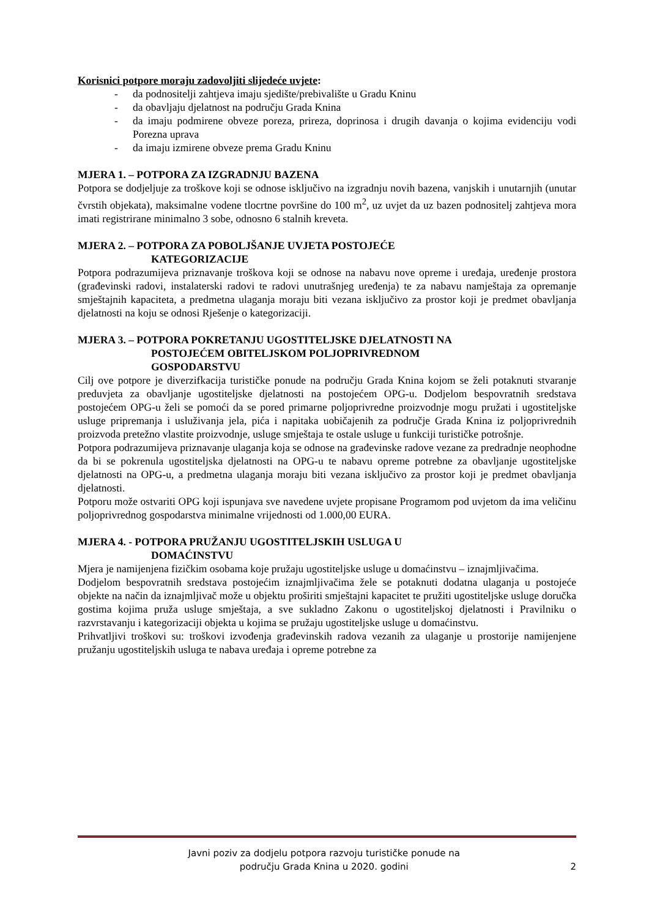Korisnici potpore moraju zadovoljiti slijedeće uvjete:
- da podnositelji zahtjeva imaju sjedište/prebivalište u Gradu Kninu
- da obavljaju djelatnost na području Grada Knina
- da imaju podmirene obveze poreza, prireza, doprinosa i drugih davanja o kojima evidenciju vodi Porezna uprava
- da imaju izmirene obveze prema Gradu Kninu
MJERA 1. – POTPORA ZA IZGRADNJU BAZENA
Potpora se dodjeljuje za troškove koji se odnose isključivo na izgradnju novih bazena, vanjskih i unutarnjih (unutar čvrstih objekata), maksimalne vodene tlocrtne površine do 100 m<sup>2</sup>, uz uvjet da uz bazen podnositelj zahtjeva mora imati registrirane minimalno 3 sobe, odnosno 6 stalnih kreveta.
MJERA 2. – POTPORA ZA POBOLJŠANJE UVJETA POSTOJEĆE
KATEGORIZACIJE
Potpora podrazumijeva priznavanje troškova koji se odnose na nabavu nove opreme i uređaja, uređenje prostora (građevinski radovi, instalaterski radovi te radovi unutrašnjeg uređenja) te za nabavu namještaja za opremanje smještajnih kapaciteta, a predmetna ulaganja moraju biti vezana isključivo za prostor koji je predmet obavljanja djelatnosti na koju se odnosi Rješenje o kategorizaciji.
MJERA 3. – POTPORA POKRETANJU UGOSTITELJSKE DJELATNOSTI NA
POSTOJEĆEM OBITELJSKOM POLJOPRIVREDNOM
GOSPODARSTVU
Cilj ove potpore je diverzifkacija turističke ponude na području Grada Knina kojom se želi potaknuti stvaranje preduvjeta za obavljanje ugostiteljske djelatnosti na postojećem OPG-u. Dodjelom bespovratnih sredstava postojećem OPG-u želi se pomoći da se pored primarne poljoprivredne proizvodnje mogu pružati i ugostiteljske usluge pripremanja i usluživanja jela, pića i napitaka uobičajenih za područje Grada Knina iz poljoprivrednih proizvoda pretežno vlastite proizvodnje, usluge smještaja te ostale usluge u funkciji turističke potrošnje.
Potpora podrazumijeva priznavanje ulaganja koja se odnose na građevinske radove vezane za predradnje neophodne da bi se pokrenula ugostiteljska djelatnosti na OPG-u te nabavu opreme potrebne za obavljanje ugostiteljske djelatnosti na OPG-u, a predmetna ulaganja moraju biti vezana isključivo za prostor koji je predmet obavljanja djelatnosti.
Potporu može ostvariti OPG koji ispunjava sve navedene uvjete propisane Programom pod uvjetom da ima veličinu poljoprivrednog gospodarstva minimalne vrijednosti od 1.000,00 EURA.
MJERA 4. - POTPORA PRUŽANJU UGOSTITELJSKIH USLUGA U
DOMAĆINSTVU
Mjera je namijenjena fizičkim osobama koje pružaju ugostiteljske usluge u domaćinstvu – iznajmljivačima.
Dodjelom bespovratnih sredstava postojećim iznajmljivačima žele se potaknuti dodatna ulaganja u postojeće objekte na način da iznajmljivač može u objektu proširiti smještajni kapacitet te pružiti ugostiteljske usluge doručka gostima kojima pruža usluge smještaja, a sve sukladno Zakonu o ugostiteljskoj djelatnosti i Pravilniku o razvrstavanju i kategorizaciji objekta u kojima se pružaju ugostiteljske usluge u domaćinstvu.
Prihvatljivi troškovi su: troškovi izvođenja građevinskih radova vezanih za ulaganje u prostorije namijenjene pružanju ugostiteljskih usluga te nabava uređaja i opreme potrebne za
Javni poziv za dodjelu potpora razvoju turističke ponude na
području Grada Knina u 2020. godini
2